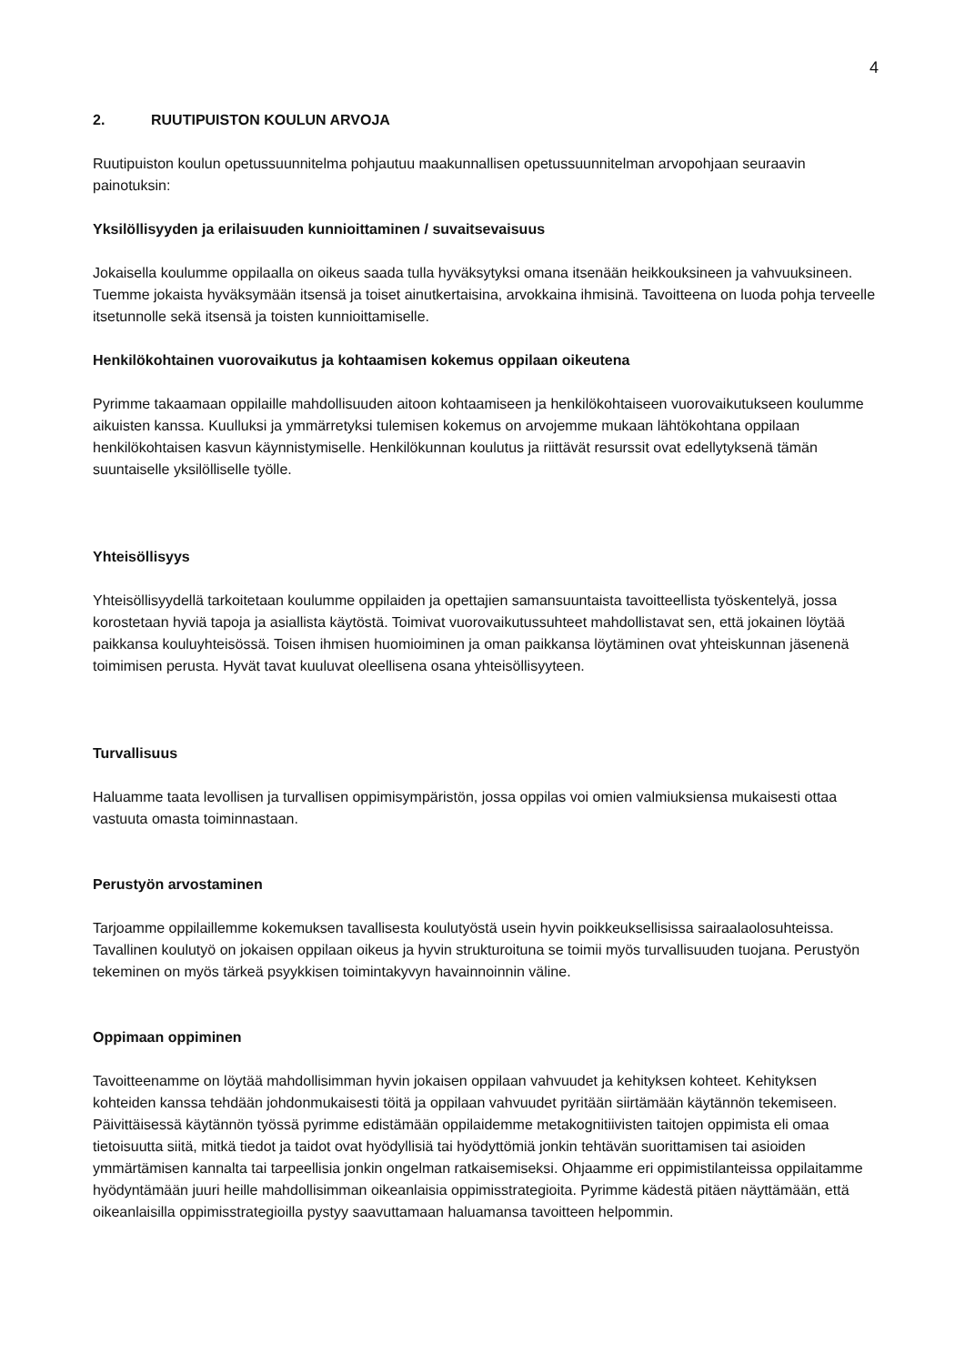4
2. RUUTIPUISTON KOULUN ARVOJA
Ruutipuiston koulun opetussuunnitelma pohjautuu maakunnallisen opetussuunnitelman arvopohjaan seuraavin painotuksin:
Yksilöllisyyden ja erilaisuuden kunnioittaminen / suvaitsevaisuus
Jokaisella koulumme oppilaalla on oikeus saada tulla hyväksytyksi omana itsenään heikkouksineen ja vahvuuksineen. Tuemme jokaista hyväksymään itsensä ja toiset ainutkertaisina, arvokkaina ihmisinä. Tavoitteena on luoda pohja terveelle itsetunnolle sekä itsensä ja toisten kunnioittamiselle.
Henkilökohtainen vuorovaikutus ja kohtaamisen kokemus oppilaan oikeutena
Pyrimme takaamaan oppilaille mahdollisuuden aitoon kohtaamiseen ja henkilökohtaiseen vuorovaikutukseen koulumme aikuisten kanssa. Kuulluksi ja ymmärretyksi tulemisen kokemus on arvojemme mukaan lähtökohtana oppilaan henkilökohtaisen kasvun käynnistymiselle. Henkilökunnan koulutus ja riittävät resurssit ovat edellytyksenä tämän suuntaiselle yksilölliselle työlle.
Yhteisöllisyys
Yhteisöllisyydellä tarkoitetaan koulumme oppilaiden ja opettajien samansuuntaista tavoitteellista työskentelyä, jossa korostetaan hyviä tapoja ja asiallista käytöstä. Toimivat vuorovaikutussuhteet mahdollistavat sen, että jokainen löytää paikkansa kouluyhteisössä. Toisen ihmisen huomioiminen ja oman paikkansa löytäminen ovat yhteiskunnan jäsenenä toimimisen perusta. Hyvät tavat kuuluvat oleellisena osana yhteisöllisyyteen.
Turvallisuus
Haluamme taata levollisen ja turvallisen oppimisympäristön, jossa oppilas voi omien valmiuksiensa mukaisesti ottaa vastuuta omasta toiminnastaan.
Perustyön arvostaminen
Tarjoamme oppilaillemme kokemuksen tavallisesta koulutyöstä usein hyvin poikkeuksellisissa sairaalaolosuhteissa. Tavallinen koulutyö on jokaisen oppilaan oikeus ja hyvin strukturoituna se toimii myös turvallisuuden tuojana. Perustyön tekeminen on myös tärkeä psyykkisen toimintakyvyn havainnoinnin väline.
Oppimaan oppiminen
Tavoitteenamme on löytää mahdollisimman hyvin jokaisen oppilaan vahvuudet ja kehityksen kohteet. Kehityksen kohteiden kanssa tehdään johdonmukaisesti töitä ja oppilaan vahvuudet pyritään siirtämään käytännön tekemiseen. Päivittäisessä käytännön työssä pyrimme edistämään oppilaidemme metakognitiivisten taitojen oppimista eli omaa tietoisuutta siitä, mitkä tiedot ja taidot ovat hyödyllisiä tai hyödyttömiä jonkin tehtävän suorittamisen tai asioiden ymmärtämisen kannalta tai tarpeellisia jonkin ongelman ratkaisemiseksi. Ohjaamme eri oppimistilanteissa oppilaitamme hyödyntämään juuri heille mahdollisimman oikeanlaisia oppimisstrategioita. Pyrimme kädestä pitäen näyttämään, että oikeanlaisilla oppimisstrategioilla pystyy saavuttamaan haluamansa tavoitteen helpommin.